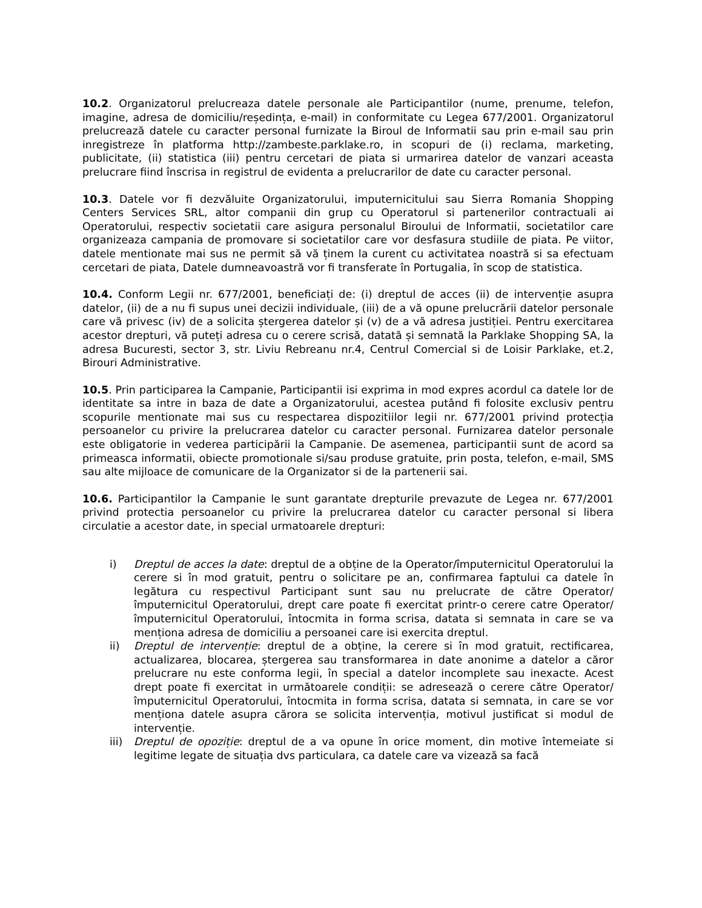10.2. Organizatorul prelucreaza datele personale ale Participantilor (nume, prenume, telefon, imagine, adresa de domiciliu/reședința, e-mail) in conformitate cu Legea 677/2001. Organizatorul prelucrează datele cu caracter personal furnizate la Biroul de Informatii sau prin e-mail sau prin inregistreze în platforma http://zambeste.parklake.ro, in scopuri de (i) reclama, marketing, publicitate, (ii) statistica (iii) pentru cercetari de piata si urmarirea datelor de vanzari aceasta prelucrare fiind înscrisa in registrul de evidenta a prelucrarilor de date cu caracter personal.
10.3. Datele vor fi dezvăluite Organizatorului, imputernicitului sau Sierra Romania Shopping Centers Services SRL, altor companii din grup cu Operatorul si partenerilor contractuali ai Operatorului, respectiv societatii care asigura personalul Biroului de Informatii, societatilor care organizeaza campania de promovare si societatilor care vor desfasura studiile de piata. Pe viitor, datele mentionate mai sus ne permit să vă ținem la curent cu activitatea noastră si sa efectuam cercetari de piata, Datele dumneavoastră vor fi transferate în Portugalia, în scop de statistica.
10.4. Conform Legii nr. 677/2001, beneficiați de: (i) dreptul de acces (ii) de intervenție asupra datelor, (ii) de a nu fi supus unei decizii individuale, (iii) de a vă opune prelucrării datelor personale care vă privesc (iv) de a solicita ștergerea datelor și (v) de a vă adresa justiției. Pentru exercitarea acestor drepturi, vă puteți adresa cu o cerere scrisă, datată și semnată la Parklake Shopping SA, la adresa Bucuresti, sector 3, str. Liviu Rebreanu nr.4, Centrul Comercial si de Loisir Parklake, et.2, Birouri Administrative.
10.5. Prin participarea la Campanie, Participantii isi exprima in mod expres acordul ca datele lor de identitate sa intre in baza de date a Organizatorului, acestea putând fi folosite exclusiv pentru scopurile mentionate mai sus cu respectarea dispozitiilor legii nr. 677/2001 privind protecția persoanelor cu privire la prelucrarea datelor cu caracter personal. Furnizarea datelor personale este obligatorie in vederea participării la Campanie. De asemenea, participantii sunt de acord sa primeasca informatii, obiecte promotionale si/sau produse gratuite, prin posta, telefon, e-mail, SMS sau alte mijloace de comunicare de la Organizator si de la partenerii sai.
10.6. Participantilor la Campanie le sunt garantate drepturile prevazute de Legea nr. 677/2001 privind protectia persoanelor cu privire la prelucrarea datelor cu caracter personal si libera circulatie a acestor date, in special urmatoarele drepturi:
i) Dreptul de acces la date: dreptul de a obține de la Operator/împuternicitul Operatorului la cerere si în mod gratuit, pentru o solicitare pe an, confirmarea faptului ca datele în legătura cu respectivul Participant sunt sau nu prelucrate de către Operator/împuternicitul Operatorului, drept care poate fi exercitat printr-o cerere catre Operator/împuternicitul Operatorului, întocmita in forma scrisa, datata si semnata in care se va menționa adresa de domiciliu a persoanei care isi exercita dreptul.
ii) Dreptul de intervenție: dreptul de a obține, la cerere si în mod gratuit, rectificarea, actualizarea, blocarea, ștergerea sau transformarea in date anonime a datelor a căror prelucrare nu este conforma legii, în special a datelor incomplete sau inexacte. Acest drept poate fi exercitat in următoarele condiții: se adresează o cerere către Operator/împuternicitul Operatorului, întocmita in forma scrisa, datata si semnata, in care se vor menționa datele asupra cărora se solicita intervenția, motivul justificat si modul de intervenție.
iii) Dreptul de opoziție: dreptul de a va opune în orice moment, din motive întemeiate si legitime legate de situația dvs particulara, ca datele care va vizează sa facă